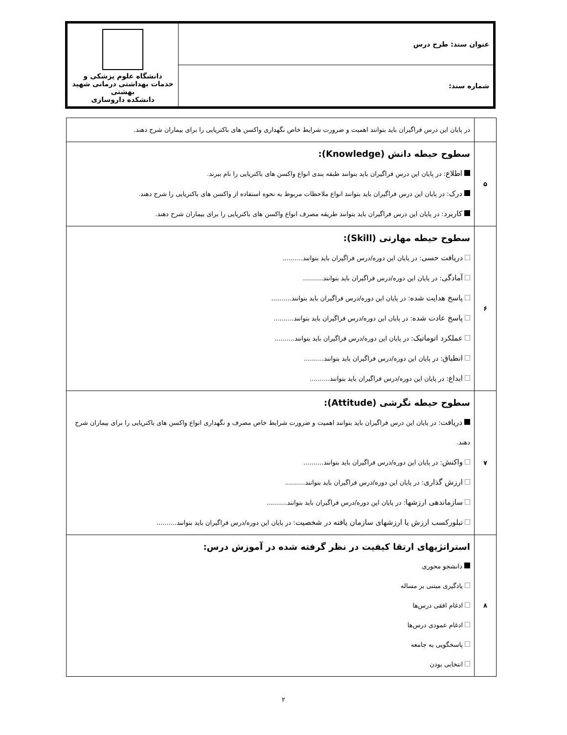| عنوان سند: طرح درس | دانشگاه علوم پزشکی و خدمات بهداشتی درمانی شهید بهشتی دانشکده داروسازی |
| شماره سند: | |
| | در پایان این درس فراگیران باید بتوانند اهمیت و ضرورت شرایط خاص نگهداری واکسن های باکتریایی را برای بیماران شرح دهند. |
| ۵ | سطوح حیطه دانش (Knowledge): اطلاع : در پایان این درس فراگیران باید بتوانند طبقه بندی انواع واکسن های باکتریایی را نام ببرند. درک : در پایان این درس فراگیران باید بتوانند انواع ملاحظات مربوط به نحوه استفاده از واکسن های باکتریایی را شرح دهند. کاربرد : در پایان این درس فراگیران باید بتوانند طریقه مصرف انواع واکسن های باکتریایی را برای بیماران شرح دهند. |
| ۶ | سطوح حیطه مهارتی (Skill): دریافت حسی : در پایان این دوره/درس فراگیران باید بتوانند.......... آمادگی : در پایان این دوره/درس فراگیران باید بتوانند.......... پاسخ هدایت شده : در پایان این دوره/درس فراگیران باید بتوانند.......... پاسخ عادت شده : در پایان این دوره/درس فراگیران باید بتوانند.......... عملکرد اتوماتیک : در پایان این دوره/درس فراگیران باید بتوانند.......... انطباق : در پایان این دوره/درس فراگیران باید بتوانند.......... ابداع : در پایان این دوره/درس فراگیران باید بتوانند.......... |
| ۷ | سطوح حیطه نگرشی (Attitude): دریافت : در پایان این درس فراگیران باید بتوانند اهمیت و ضرورت شرایط خاص مصرف و نگهداری انواع واکسن های باکتریایی را برای بیماران شرح دهند. واکنش : در پایان این دوره/درس فراگیران باید بتوانند.......... ارزش گذاری : در پایان این دوره/درس فراگیران باید بتوانند.......... سازماندهی ارزشها : در پایان این دوره/درس فراگیران باید بتوانند.......... تبلورکسب ارزش یا ارزشهای سازمان یافته در شخصیت : در پایان این دوره/درس فراگیران باید بتوانند.......... |
| ۸ | استراتژیهای ارتقا کیفیت در نظر گرفته شده در آموزش درس: دانشجو محوری یادگیری مبتنی بر مساله ادغام افقی درس‌ها ادغام عمودی درس‌ها پاسخگویی به جامعه انتخابی بودن |
۲